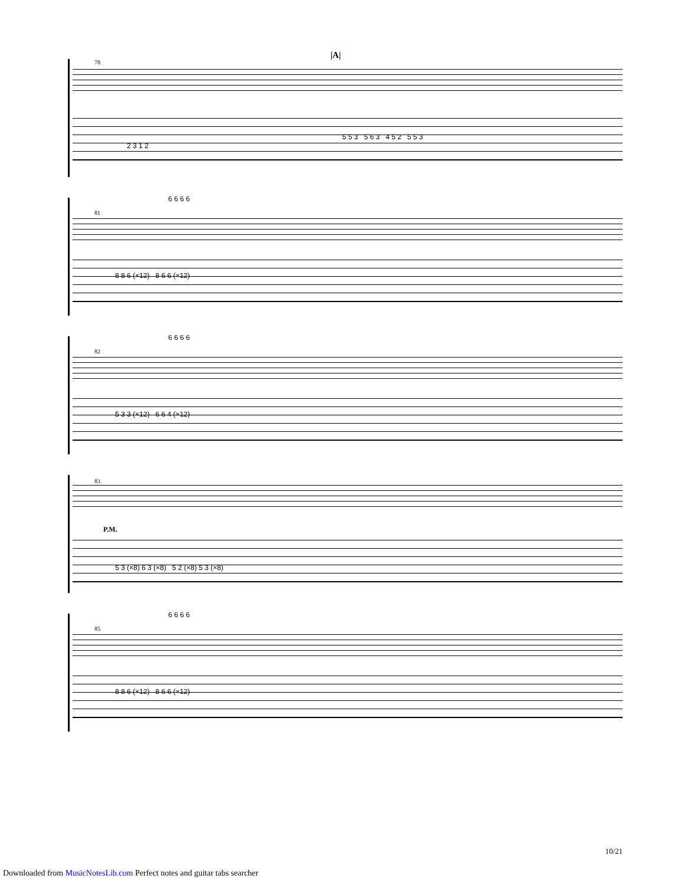|A|
78
2 3 1 2
5 5 3 5 6 3 4 5 2 5 5 3
81
6 6 6 6
8 8 6 (×12) 8 6 6 (×12)
82
6 6 6 6
5 3 3 (×12) 6 6 4 (×12)
83
P.M.
5 3 (×8) 6 3 (×8) 5 2 (×8) 5 3 (×8)
85
6 6 6 6
8 8 6 (×12) 8 6 6 (×12)
10/21
Downloaded from MusicNotesLib.com Perfect notes and guitar tabs searcher